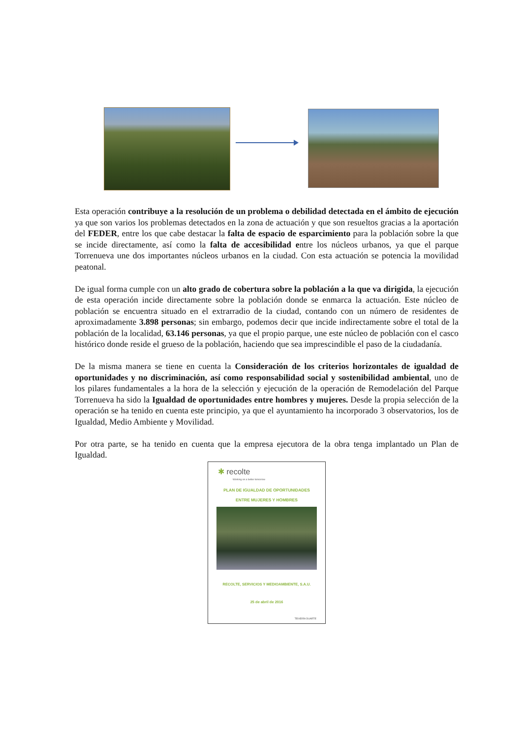Esta operación contribuye a la resolución de un problema o debilidad detectada en el ámbito de ejecución ya que son varios los problemas detectados en la zona de actuación y que son resueltos gracias a la aportación del FEDER, entre los que cabe destacar la falta de espacio de esparcimiento para la población sobre la que se incide directamente, así como la falta de accesibilidad entre los núcleos urbanos, ya que el parque Torrenueva une dos importantes núcleos urbanos en la ciudad. Con esta actuación se potencia la movilidad peatonal.
De igual forma cumple con un alto grado de cobertura sobre la población a la que va dirigida, la ejecución de esta operación incide directamente sobre la población donde se enmarca la actuación. Este núcleo de población se encuentra situado en el extrarradio de la ciudad, contando con un número de residentes de aproximadamente 3.898 personas; sin embargo, podemos decir que incide indirectamente sobre el total de la población de la localidad, 63.146 personas, ya que el propio parque, une este núcleo de población con el casco histórico donde reside el grueso de la población, haciendo que sea imprescindible el paso de la ciudadanía.
De la misma manera se tiene en cuenta la Consideración de los criterios horizontales de igualdad de oportunidades y no discriminación, así como responsabilidad social y sostenibilidad ambiental, uno de los pilares fundamentales a la hora de la selección y ejecución de la operación de Remodelación del Parque Torrenueva ha sido la Igualdad de oportunidades entre hombres y mujeres. Desde la propia selección de la operación se ha tenido en cuenta este principio, ya que el ayuntamiento ha incorporado 3 observatorios, los de Igualdad, Medio Ambiente y Movilidad.
Por otra parte, se ha tenido en cuenta que la empresa ejecutora de la obra tenga implantado un Plan de Igualdad.
✱ recolte
Working on a better tomorrow
PLAN DE IGUALDAD DE OPORTUNIDADES
ENTRE MUJERES Y HOMBRES
RECOLTE, SERVICIOS Y MEDIOAMBIENTE, S.A.U.
25 de abril de 2016
TEIXEIRA DUARTE